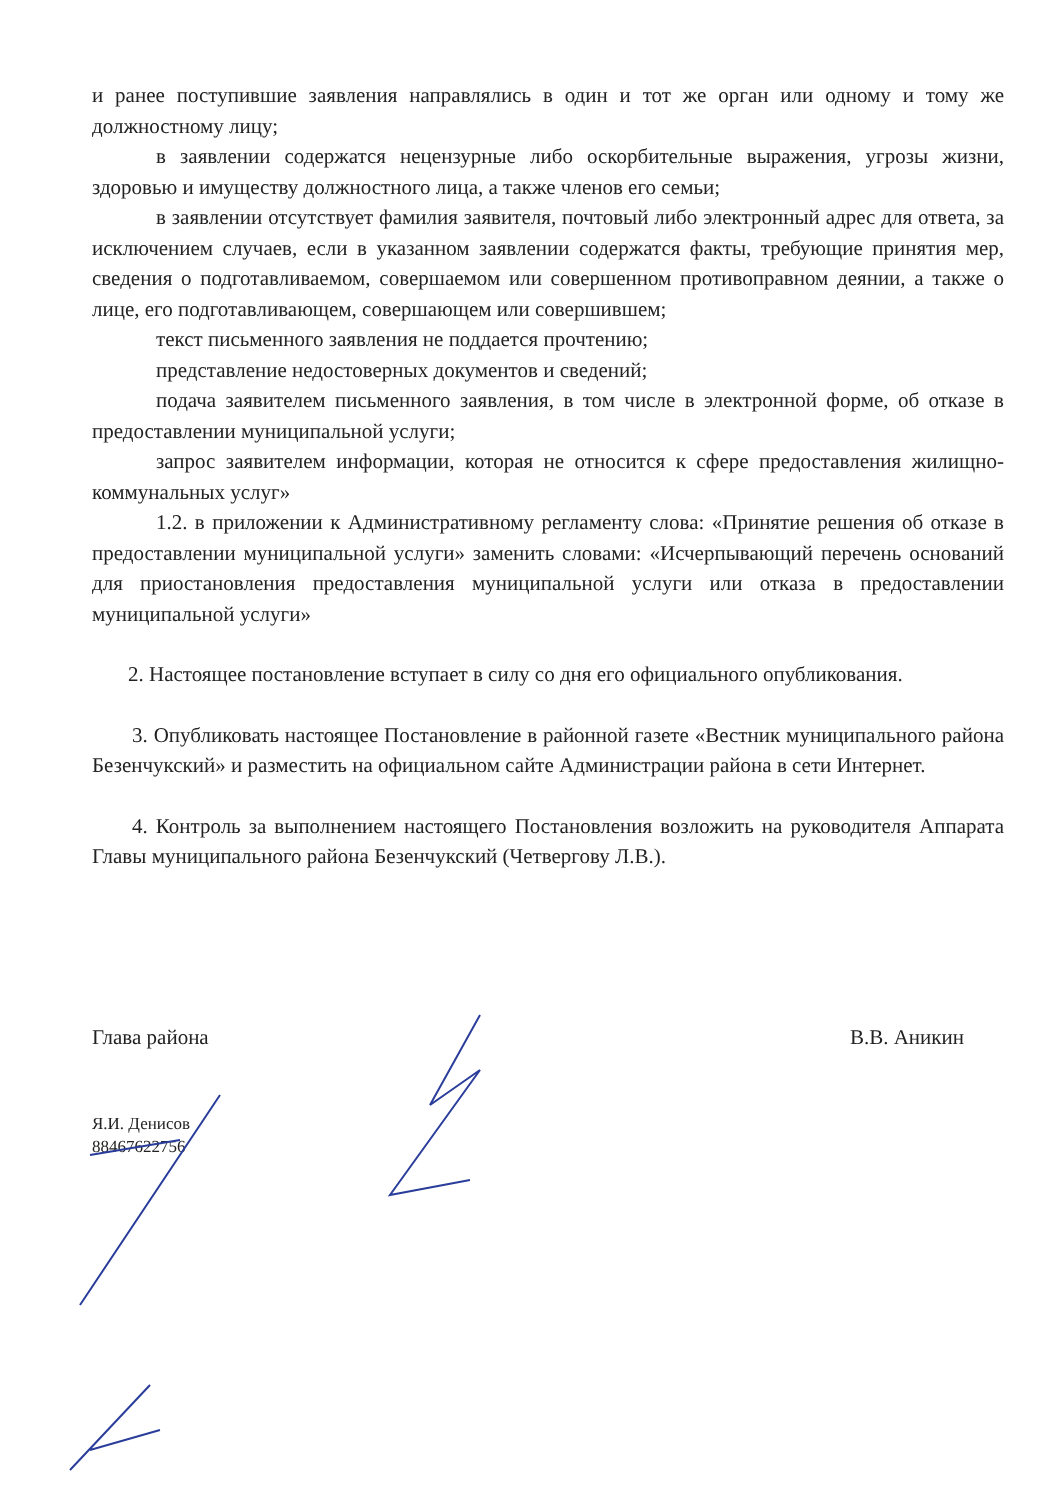и ранее поступившие заявления направлялись в один и тот же орган или одному и тому же должностному лицу;
в заявлении содержатся нецензурные либо оскорбительные выражения, угрозы жизни, здоровью и имуществу должностного лица, а также членов его семьи;
в заявлении отсутствует фамилия заявителя, почтовый либо электронный адрес для ответа, за исключением случаев, если в указанном заявлении содержатся факты, требующие принятия мер, сведения о подготавливаемом, совершаемом или совершенном противоправном деянии, а также о лице, его подготавливающем, совершающем или совершившем;
текст письменного заявления не поддается прочтению;
представление недостоверных документов и сведений;
подача заявителем письменного заявления, в том числе в электронной форме, об отказе в предоставлении муниципальной услуги;
запрос заявителем информации, которая не относится к сфере предоставления жилищно-коммунальных услуг»
1.2. в приложении к Административному регламенту слова: «Принятие решения об отказе в предоставлении муниципальной услуги» заменить словами: «Исчерпывающий перечень оснований для приостановления предоставления муниципальной услуги или отказа в предоставлении муниципальной услуги»
2. Настоящее постановление вступает в силу со дня его официального опубликования.
3. Опубликовать настоящее Постановление в районной газете «Вестник муниципального района Безенчукский» и разместить на официальном сайте Администрации района в сети Интернет.
4. Контроль за выполнением настоящего Постановления возложить на руководителя Аппарата Главы муниципального района Безенчукский (Четвергову Л.В.).
Глава района В.В. Аникин
Я.И. Денисов
88467622756